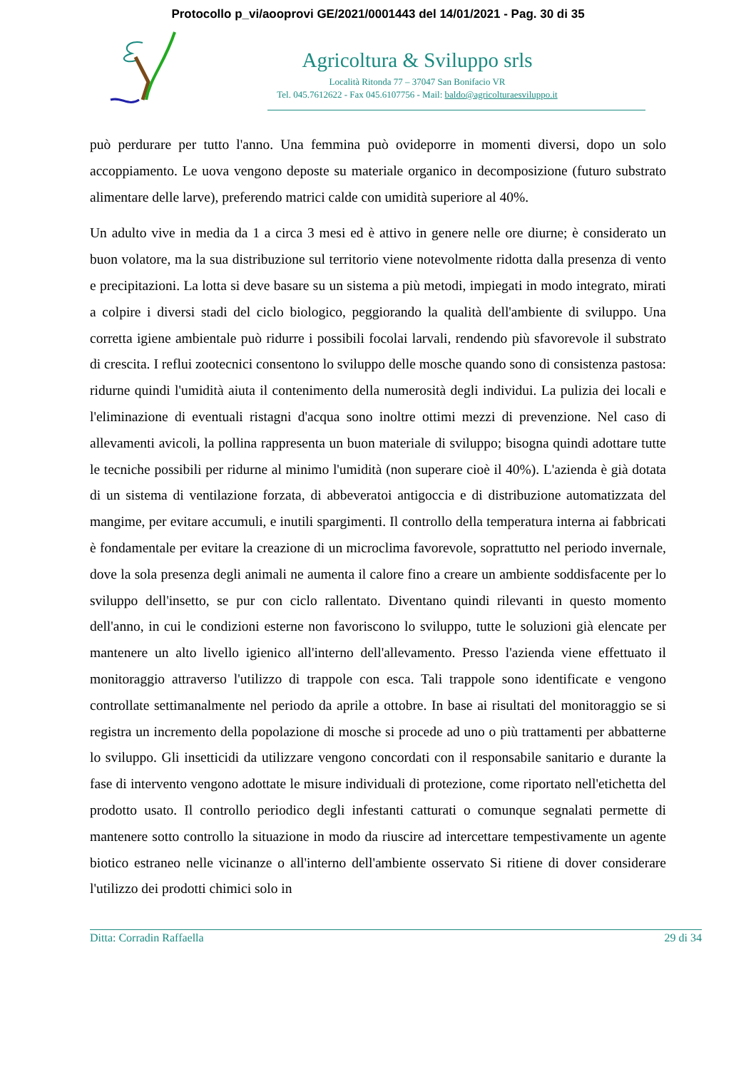Protocollo p_vi/aooprovi GE/2021/0001443 del 14/01/2021 - Pag. 30 di 35
Agricoltura & Sviluppo srls
Località Ritonda 77 – 37047 San Bonifacio VR
Tel. 045.7612622 - Fax 045.6107756 - Mail: baldo@agricolturaesviluppo.it
può perdurare per tutto l'anno. Una femmina può ovideporre in momenti diversi, dopo un solo accoppiamento. Le uova vengono deposte su materiale organico in decomposizione (futuro substrato alimentare delle larve), preferendo matrici calde con umidità superiore al 40%.
Un adulto vive in media da 1 a circa 3 mesi ed è attivo in genere nelle ore diurne; è considerato un buon volatore, ma la sua distribuzione sul territorio viene notevolmente ridotta dalla presenza di vento e precipitazioni. La lotta si deve basare su un sistema a più metodi, impiegati in modo integrato, mirati a colpire i diversi stadi del ciclo biologico, peggiorando la qualità dell'ambiente di sviluppo. Una corretta igiene ambientale può ridurre i possibili focolai larvali, rendendo più sfavorevole il substrato di crescita. I reflui zootecnici consentono lo sviluppo delle mosche quando sono di consistenza pastosa: ridurne quindi l'umidità aiuta il contenimento della numerosità degli individui. La pulizia dei locali e l'eliminazione di eventuali ristagni d'acqua sono inoltre ottimi mezzi di prevenzione. Nel caso di allevamenti avicoli, la pollina rappresenta un buon materiale di sviluppo; bisogna quindi adottare tutte le tecniche possibili per ridurne al minimo l'umidità (non superare cioè il 40%). L'azienda è già dotata di un sistema di ventilazione forzata, di abbeveratoi antigoccia e di distribuzione automatizzata del mangime, per evitare accumuli, e inutili spargimenti. Il controllo della temperatura interna ai fabbricati è fondamentale per evitare la creazione di un microclima favorevole, soprattutto nel periodo invernale, dove la sola presenza degli animali ne aumenta il calore fino a creare un ambiente soddisfacente per lo sviluppo dell'insetto, se pur con ciclo rallentato. Diventano quindi rilevanti in questo momento dell'anno, in cui le condizioni esterne non favoriscono lo sviluppo, tutte le soluzioni già elencate per mantenere un alto livello igienico all'interno dell'allevamento. Presso l'azienda viene effettuato il monitoraggio attraverso l'utilizzo di trappole con esca. Tali trappole sono identificate e vengono controllate settimanalmente nel periodo da aprile a ottobre. In base ai risultati del monitoraggio se si registra un incremento della popolazione di mosche si procede ad uno o più trattamenti per abbatterne lo sviluppo. Gli insetticidi da utilizzare vengono concordati con il responsabile sanitario e durante la fase di intervento vengono adottate le misure individuali di protezione, come riportato nell'etichetta del prodotto usato. Il controllo periodico degli infestanti catturati o comunque segnalati permette di mantenere sotto controllo la situazione in modo da riuscire ad intercettare tempestivamente un agente biotico estraneo nelle vicinanze o all'interno dell'ambiente osservato Si ritiene di dover considerare l'utilizzo dei prodotti chimici solo in
Ditta: Corradin Raffaella 29 di 34